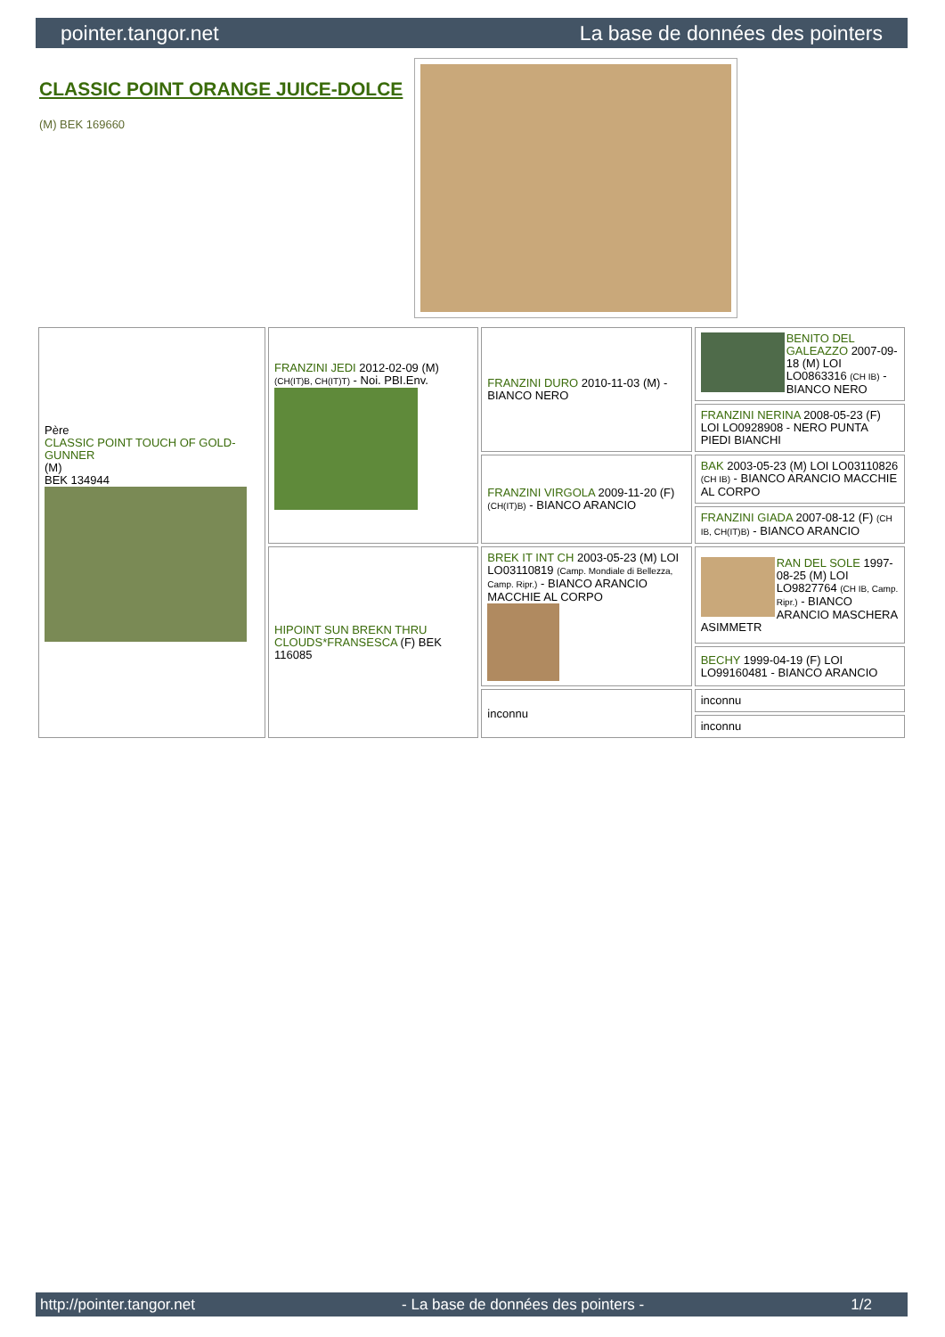pointer.tangor.net La base de données des pointers
CLASSIC POINT ORANGE JUICE-DOLCE
(M) BEK 169660
| Père CLASSIC POINT TOUCH OF GOLD-GUNNER (M) BEK 134944 | FRANZINI JEDI 2012-02-09 (M) (CH(IT)B, CH(IT)T) - Noi. PBI.Env. | FRANZINI DURO 2010-11-03 (M) - BIANCO NERO | BENITO DEL GALEAZZO 2007-09-18 (M) LOI LO0863316 (CH IB) - BIANCO NERO |
| | | | FRANZINI NERINA 2008-05-23 (F) LOI LO0928908 - NERO PUNTA PIEDI BIANCHI |
| | | FRANZINI VIRGOLA 2009-11-20 (F) (CH(IT)B) - BIANCO ARANCIO | BAK 2003-05-23 (M) LOI LO03110826 (CH IB) - BIANCO ARANCIO MACCHIE AL CORPO |
| | | | FRANZINI GIADA 2007-08-12 (F) (CH IB, CH(IT)B) - BIANCO ARANCIO |
| | HIPOINT SUN BREKN THRU CLOUDS*FRANSESCA (F) BEK 116085 | BREK IT INT CH 2003-05-23 (M) LOI LO03110819 (Camp. Mondiale di Bellezza, Camp. Ripr.) - BIANCO ARANCIO MACCHIE AL CORPO | RAN DEL SOLE 1997-08-25 (M) LOI LO9827764 (CH IB, Camp. Ripr.) - BIANCO ARANCIO MASCHERA ASIMMETR |
| | | | BECHY 1999-04-19 (F) LOI LO99160481 - BIANCO ARANCIO |
| | | inconnu | inconnu |
| | | | inconnu |
http://pointer.tangor.net - La base de données des pointers - 1/2